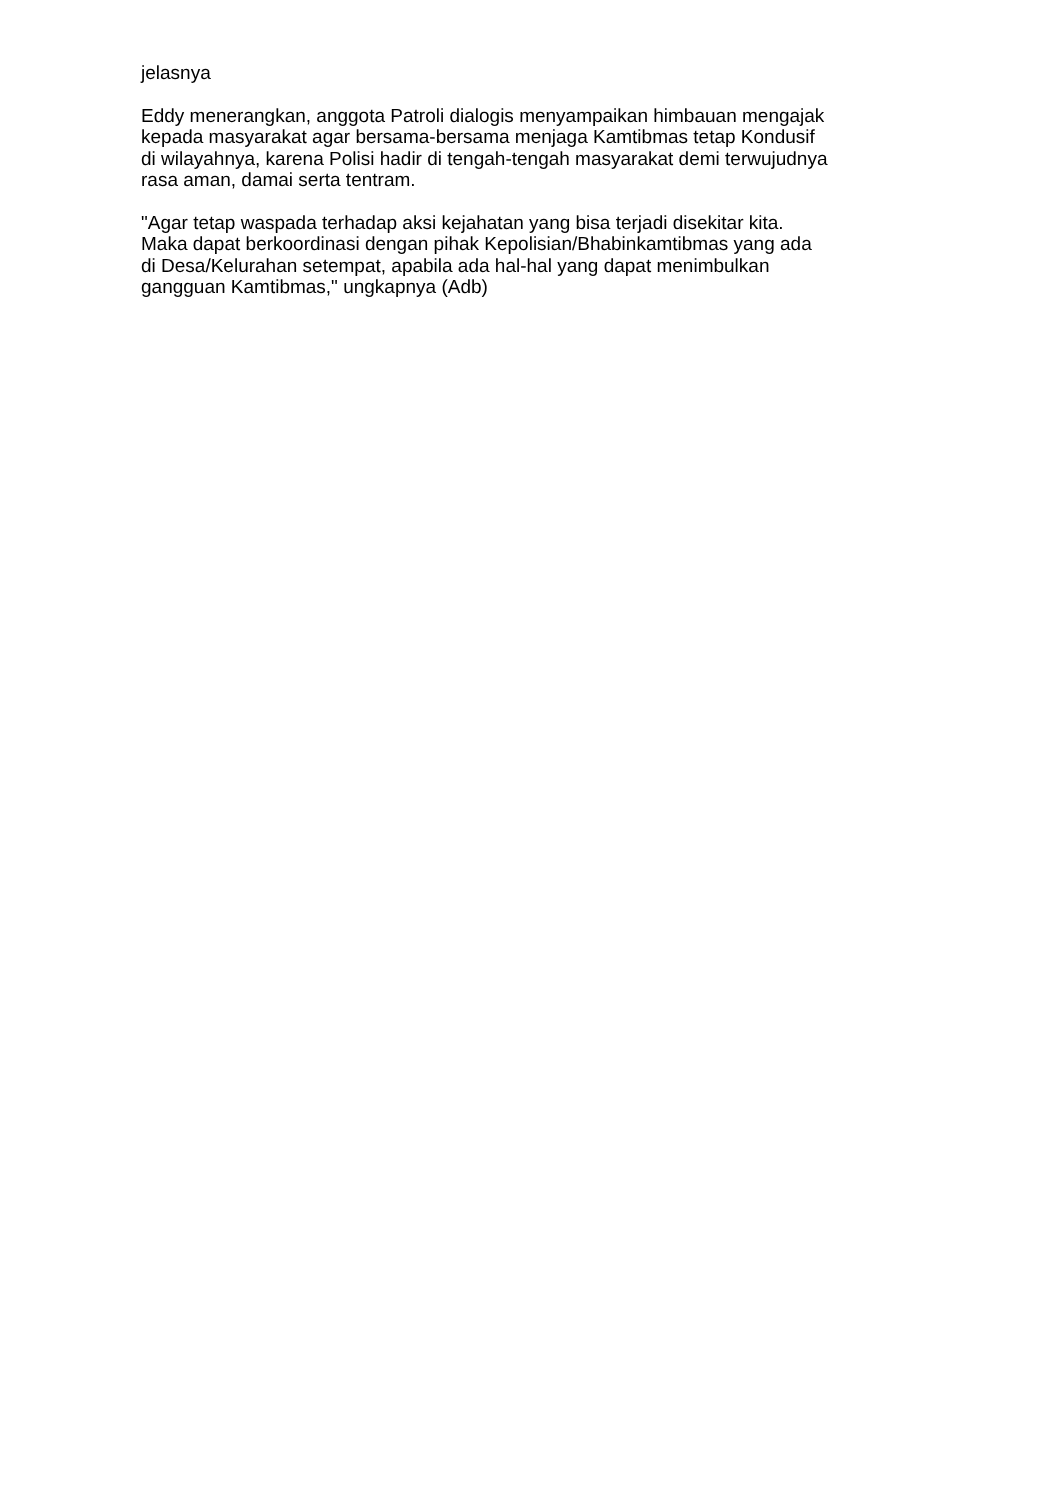jelasnya
Eddy menerangkan, anggota Patroli dialogis menyampaikan himbauan mengajak
kepada masyarakat agar bersama-bersama menjaga Kamtibmas tetap Kondusif
di wilayahnya, karena Polisi hadir di tengah-tengah masyarakat demi terwujudnya
rasa aman, damai serta tentram.
"Agar tetap waspada terhadap aksi kejahatan yang bisa terjadi disekitar kita.
Maka dapat berkoordinasi dengan pihak Kepolisian/Bhabinkamtibmas yang ada
di Desa/Kelurahan setempat, apabila ada hal-hal yang dapat menimbulkan
gangguan Kamtibmas," ungkapnya (Adb)